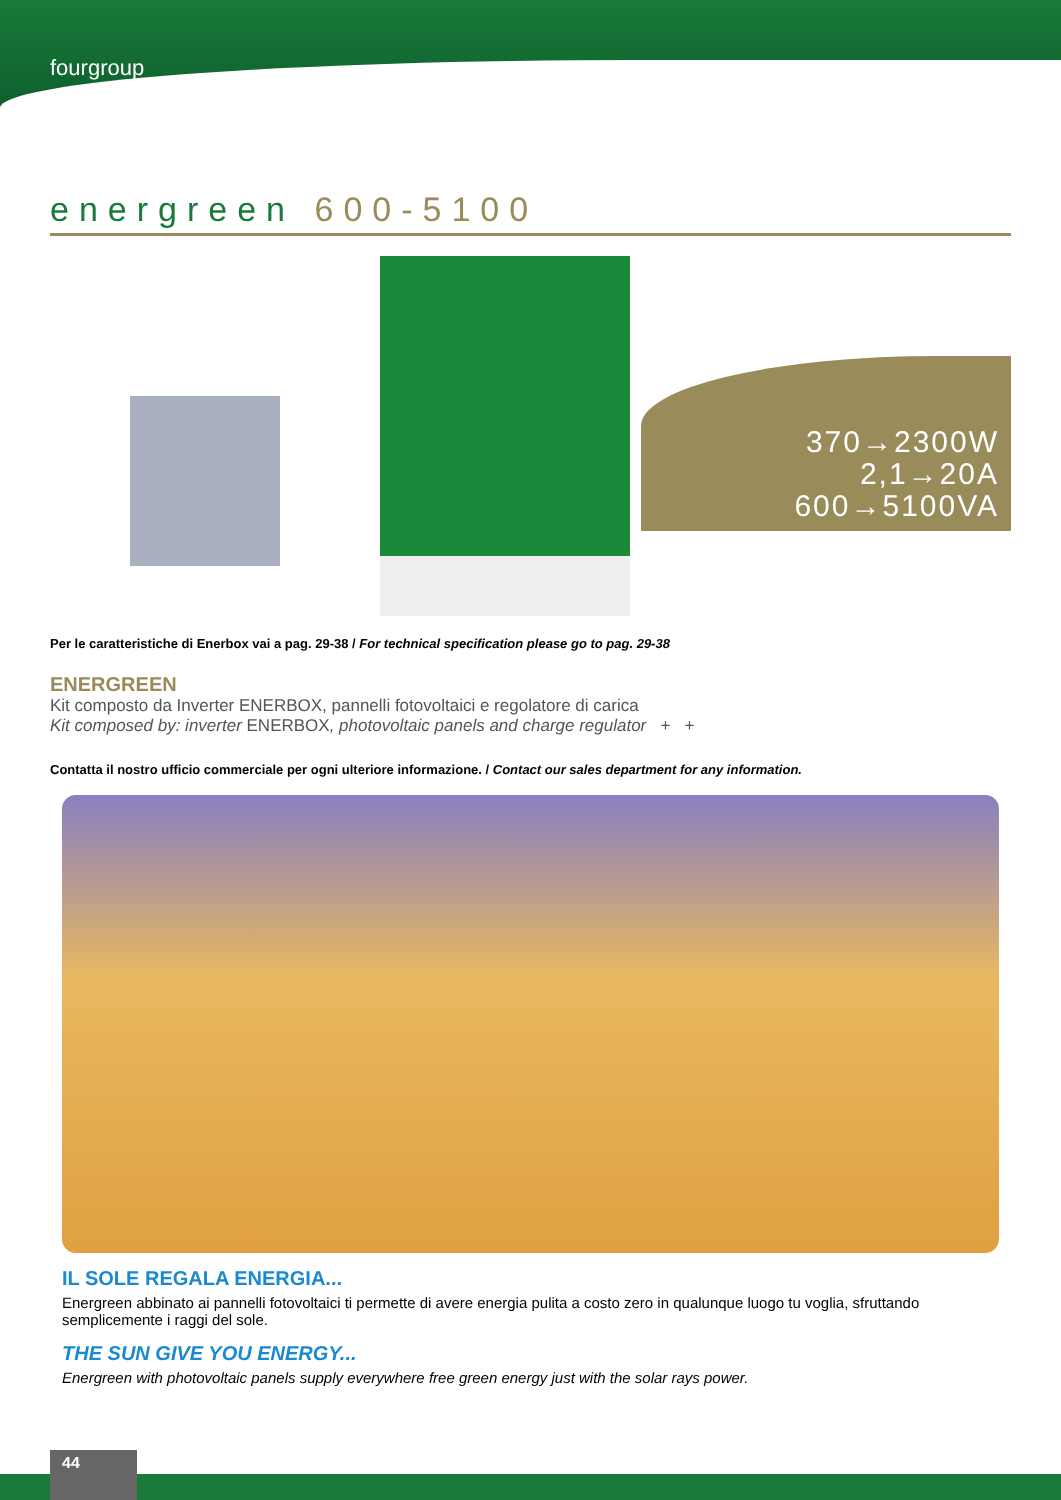fourgroup
energreen 600-5100
370→2300W
2,1→20A
600→5100VA
Per le caratteristiche di Enerbox vai a pag. 29-38 / For technical specification please go to pag. 29-38
ENERGREEN
Kit composto da Inverter ENERBOX, pannelli fotovoltaici e regolatore di carica
Kit composed by: inverter ENERBOX, photovoltaic panels and charge regulator + +
Contatta il nostro ufficio commerciale per ogni ulteriore informazione. / Contact our sales department for any information.
IL SOLE REGALA ENERGIA...
Energreen abbinato ai pannelli fotovoltaici ti permette di avere energia pulita a costo zero in qualunque luogo tu voglia, sfruttando semplicemente i raggi del sole.
THE SUN GIVE YOU ENERGY...
Energreen with photovoltaic panels supply everywhere free green energy just with the solar rays power.
44